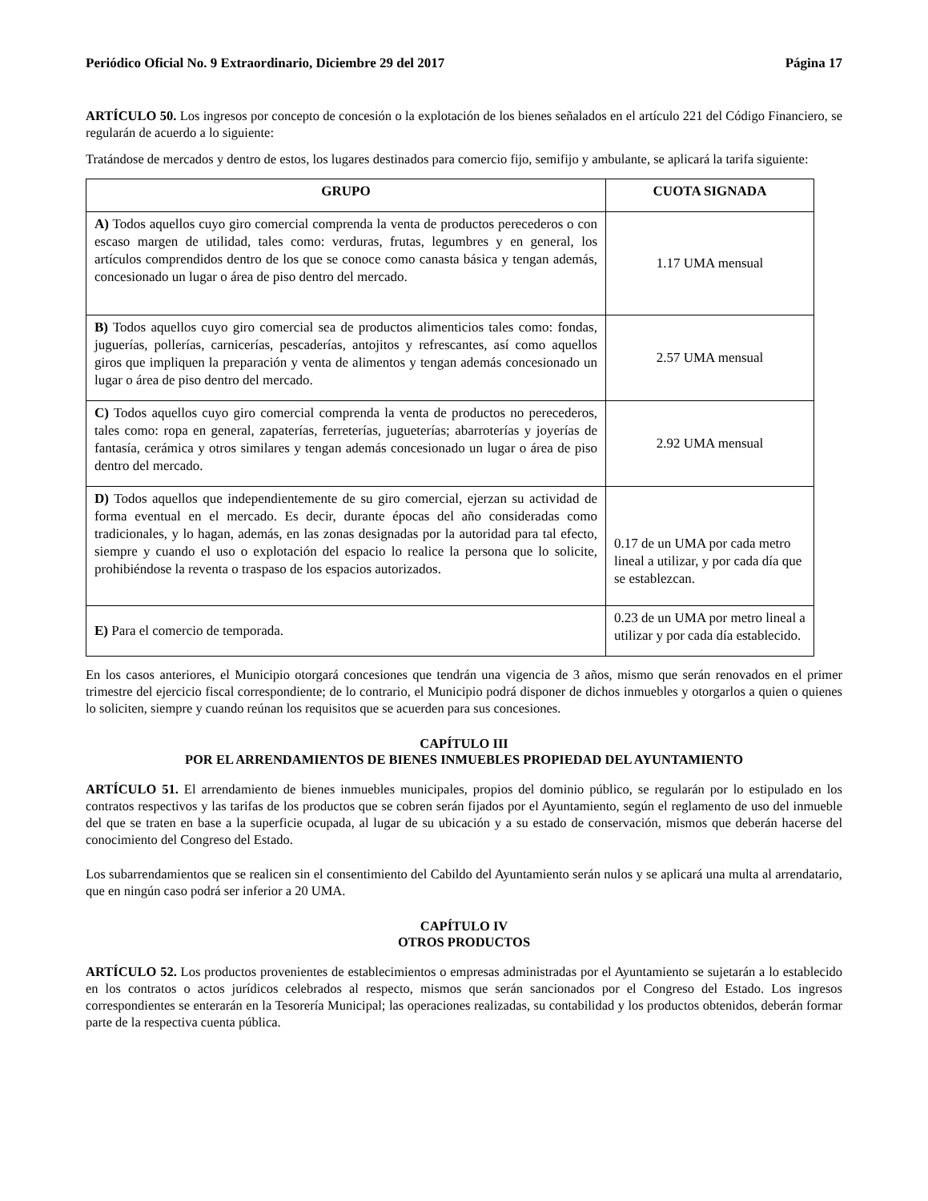Periódico Oficial No. 9 Extraordinario, Diciembre 29 del 2017 Página 17
ARTÍCULO 50. Los ingresos por concepto de concesión o la explotación de los bienes señalados en el artículo 221 del Código Financiero, se regularán de acuerdo a lo siguiente:
Tratándose de mercados y dentro de estos, los lugares destinados para comercio fijo, semifijo y ambulante, se aplicará la tarifa siguiente:
| GRUPO | CUOTA SIGNADA |
| --- | --- |
| A) Todos aquellos cuyo giro comercial comprenda la venta de productos perecederos o con escaso margen de utilidad, tales como: verduras, frutas, legumbres y en general, los artículos comprendidos dentro de los que se conoce como canasta básica y tengan además, concesionado un lugar o área de piso dentro del mercado. | 1.17 UMA mensual |
| B) Todos aquellos cuyo giro comercial sea de productos alimenticios tales como: fondas, juguerías, pollerías, carnicerías, pescaderías, antojitos y refrescantes, así como aquellos giros que impliquen la preparación y venta de alimentos y tengan además concesionado un lugar o área de piso dentro del mercado. | 2.57 UMA mensual |
| C) Todos aquellos cuyo giro comercial comprenda la venta de productos no perecederos, tales como: ropa en general, zapaterías, ferreterías, jugueterías; abarroterías y joyerías de fantasía, cerámica y otros similares y tengan además concesionado un lugar o área de piso dentro del mercado. | 2.92 UMA mensual |
| D) Todos aquellos que independientemente de su giro comercial, ejerzan su actividad de forma eventual en el mercado. Es decir, durante épocas del año consideradas como tradicionales, y lo hagan, además, en las zonas designadas por la autoridad para tal efecto, siempre y cuando el uso o explotación del espacio lo realice la persona que lo solicite, prohibiéndose la reventa o traspaso de los espacios autorizados. | 0.17 de un UMA por cada metro lineal a utilizar, y por cada día que se establezcan. |
| E) Para el comercio de temporada. | 0.23 de un UMA por metro lineal a utilizar y por cada día establecido. |
En los casos anteriores, el Municipio otorgará concesiones que tendrán una vigencia de 3 años, mismo que serán renovados en el primer trimestre del ejercicio fiscal correspondiente; de lo contrario, el Municipio podrá disponer de dichos inmuebles y otorgarlos a quien o quienes lo soliciten, siempre y cuando reúnan los requisitos que se acuerden para sus concesiones.
CAPÍTULO III
POR EL ARRENDAMIENTOS DE BIENES INMUEBLES PROPIEDAD DEL AYUNTAMIENTO
ARTÍCULO 51. El arrendamiento de bienes inmuebles municipales, propios del dominio público, se regularán por lo estipulado en los contratos respectivos y las tarifas de los productos que se cobren serán fijados por el Ayuntamiento, según el reglamento de uso del inmueble del que se traten en base a la superficie ocupada, al lugar de su ubicación y a su estado de conservación, mismos que deberán hacerse del conocimiento del Congreso del Estado.
Los subarrendamientos que se realicen sin el consentimiento del Cabildo del Ayuntamiento serán nulos y se aplicará una multa al arrendatario, que en ningún caso podrá ser inferior a 20 UMA.
CAPÍTULO IV
OTROS PRODUCTOS
ARTÍCULO 52. Los productos provenientes de establecimientos o empresas administradas por el Ayuntamiento se sujetarán a lo establecido en los contratos o actos jurídicos celebrados al respecto, mismos que serán sancionados por el Congreso del Estado. Los ingresos correspondientes se enterarán en la Tesorería Municipal; las operaciones realizadas, su contabilidad y los productos obtenidos, deberán formar parte de la respectiva cuenta pública.